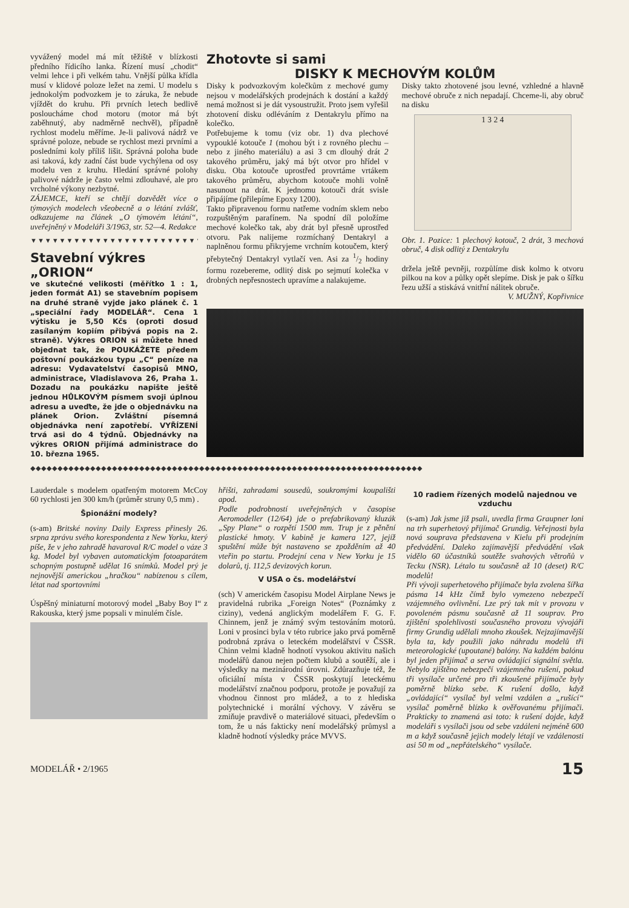vyvážený model má mít těžiště v blízkosti předního řídicího lanka. Řízení musí „chodit“ velmi lehce i při velkém tahu. Vnější půlka křídla musí v klidové poloze ležet na zemi. U modelu s jednokolým podvozkem je to záruka, že nebude vjíždět do kruhu. Při prvních letech bedlivě posloucháme chod motoru (motor má být zaběhnutý, aby nadměrně nechvěl), případně rychlost modelu měříme. Je-li palivová nádrž ve správné poloze, nebude se rychlost mezi prvními a posledními koly příliš lišit. Správná poloha bude asi taková, kdy zadní část bude vychýlena od osy modelu ven z kruhu. Hledání správné polohy palivové nádrže je často velmi zdlouhavé, ale pro vrcholné výkony nezbytné.
ZÁJEMCE, kteří se chtějí dozvědět více o týmových modelech všeobecně a o létání zvlášť, odkazujeme na článek „O týmovém létání“, uveřejněný v Modeláři 3/1963, str. 52—4. Redakce
▼▼▼▼▼▼▼▼▼▼▼▼▼▼▼▼▼▼▼▼▼▼▼▼▼
Stavební výkres „ORION“
ve skutečné velikosti (měřítko 1 : 1, jeden formát A1) se stavebním popisem na druhé straně vyjde jako plánek č. 1 „speciální řady MODELÁŘ“. Cena 1 výtisku je 5,50 Kčs (oproti dosud zasílaným kopiím přibývá popis na 2. straně). Výkres ORION si můžete hned objednat tak, že POUKÁŽETE předem poštovní poukázkou typu „C“ peníze na adresu: Vydavatelství časopisů MNO, administrace, Vladislavova 26, Praha 1. Dozadu na poukázku napište ještě jednou HŮLKOVÝM písmem svoji úplnou adresu a uveďte, že jde o objednávku na plánek Orion. Zvláštní písemná objednávka není zapotřebí. VYŘÍZENÍ trvá asi do 4 týdnů. Objednávky na výkres ORION přijímá administrace do 10. března 1965.
Zhotovte si sami
DISKY K MECHOVÝM KOLŮM
Disky k podvozkovým kolečkům z mechové gumy nejsou v modelářských prodejnách k dostání a každý nemá možnost si je dát vysoustružit. Proto jsem vyřešil zhotovení disku odléváním z Dentakrylu přímo na kolečko.
Potřebujeme k tomu (viz obr. 1) dva plechové vypouklé kotouče 1 (mohou být i z rovného plechu – nebo z jiného materiálu) a asi 3 cm dlouhý drát 2 takového průměru, jaký má být otvor pro hřídel v disku. Oba kotouče uprostřed provrtáme vrtákem takového průměru, abychom kotouče mohli volně nasunout na drát. K jednomu kotouči drát svisle připájíme (přilepíme Epoxy 1200).
Takto připravenou formu natřeme vodním sklem nebo rozpuštěným parafínem. Na spodní díl položíme mechové kolečko tak, aby drát byl přesně uprostřed otvoru. Pak nalijeme rozmíchaný Dentakryl a naplněnou formu přikryjeme vrchním kotoučem, který přebytečný Dentakryl vytlačí ven. Asi za 1/2 hodiny formu rozebereme, odlitý disk po sejmutí kolečka v drobných nepřesnostech upravíme a nalakujeme.
Disky takto zhotovené jsou levné, vzhledné a hlavně mechové obruče z nich nepadají. Chceme-li, aby obruč na disku
1 3 2 4
Obr. 1. Pozice: 1 plechový kotouč, 2 drát, 3 mechová obruč, 4 disk odlitý z Dentakrylu
držela ještě pevněji, rozpůlíme disk kolmo k otvoru pilkou na kov a půlky opět slepíme. Disk je pak o šířku řezu užší a stiskává vnitřní nálitek obruče.
V. MUŽNÝ, Kopřivnice
◆◆◆◆◆◆◆◆◆◆◆◆◆◆◆◆◆◆◆◆◆◆◆◆◆◆◆◆◆◆◆◆◆◆◆◆◆◆◆◆◆◆◆◆◆◆◆◆◆◆◆◆◆◆◆◆◆◆◆◆◆◆◆◆◆◆◆◆◆◆◆◆
Lauderdale s modelem opatřeným motorem McCoy 60 rychlosti jen 300 km/h (průměr struny 0,5 mm) .
Špionážní modely?
(s-am) Britské noviny Daily Express přinesly 26. srpna zprávu svého korespondenta z New Yorku, který píše, že v jeho zahradě havaroval R/C model o váze 3 kg. Model byl vybaven automatickým fotoaparátem schopným postupně udělat 16 snímků. Model prý je nejnovější americkou „hračkou“ nabízenou s cílem, létat nad sportovními
Úspěšný miniaturní motorový model „Baby Boy I“ z Rakouska, který jsme popsali v minulém čísle.
hřišti, zahradami sousedů, soukromými koupališti apod.
Podle podrobností uveřejněných v časopise Aeromodeller (12/64) jde o prefabrikovaný kluzák „Spy Plane“ o rozpětí 1500 mm. Trup je z pěnění plastické hmoty. V kabině je kamera 127, jejíž spuštění může být nastaveno se zpožděním až 40 vteřin po startu. Prodejní cena v New Yorku je 15 dolarů, tj. 112,5 devizových korun.
V USA o čs. modelářství
(sch) V americkém časopisu Model Airplane News je pravidelná rubrika „Foreign Notes“ (Poznámky z ciziny), vedená anglickým modelářem F. G. F. Chinnem, jenž je známý svým testováním motorů. Loni v prosinci byla v této rubrice jako prvá poměrně podrobná zpráva o leteckém modelářství v ČSSR. Chinn velmi kladně hodnotí vysokou aktivitu našich modelářů danou nejen počtem klubů a soutěží, ale i výsledky na mezinárodní úrovni. Zdůrazňuje též, že oficiální místa v ČSSR poskytují leteckému modelářství značnou podporu, protože je považují za vhodnou činnost pro mládež, a to z hlediska polytechnické i morální výchovy. V závěru se zmiňuje pravdivě o materiálové situaci, především o tom, že u nás fakticky není modelářský průmysl a kladně hodnotí výsledky práce MVVS.
10 radiem řízených modelů najednou ve vzduchu
(s-am) Jak jsme již psali, uvedla firma Graupner loni na trh superhetový přijímač Grundig. Veřejnosti byla nová souprava představena v Kielu při prodejním předvádění. Daleko zajímavější předvádění však vidělo 60 účastníků soutěže svahových větroňů v Tecku (NSR). Létalo tu současně až 10 (deset) R/C modelů!
Při vývoji superhetového přijímače byla zvolena šířka pásma 14 kHz čímž bylo vymezeno nebezpečí vzájemného ovlivnění. Lze prý tak mít v provozu v povoleném pásmu současně až 11 souprav. Pro zjištění spolehlivosti současného provozu vývojáři firmy Grundig udělali mnoho zkoušek. Nejzajímavější byla ta, kdy použili jako náhradu modelů tři meteorologické (upoutané) balóny. Na každém balónu byl jeden přijímač a serva ovládající signální světla. Nebylo zjištěno nebezpečí vzájemného rušení, pokud tři vysílače určené pro tři zkoušené přijímače byly poměrně blízko sebe. K rušení došlo, když „ovládající“ vysílač byl velmi vzdálen a „rušící“ vysílač poměrně blízko k ověřovanému přijímači. Prakticky to znamená asi toto: k rušení dojde, když modeláři s vysílači jsou od sebe vzdáleni nejméně 600 m a když současně jejich modely létají ve vzdálenosti asi 50 m od „nepřátelského“ vysílače.
MODELÁŘ • 2/1965 15